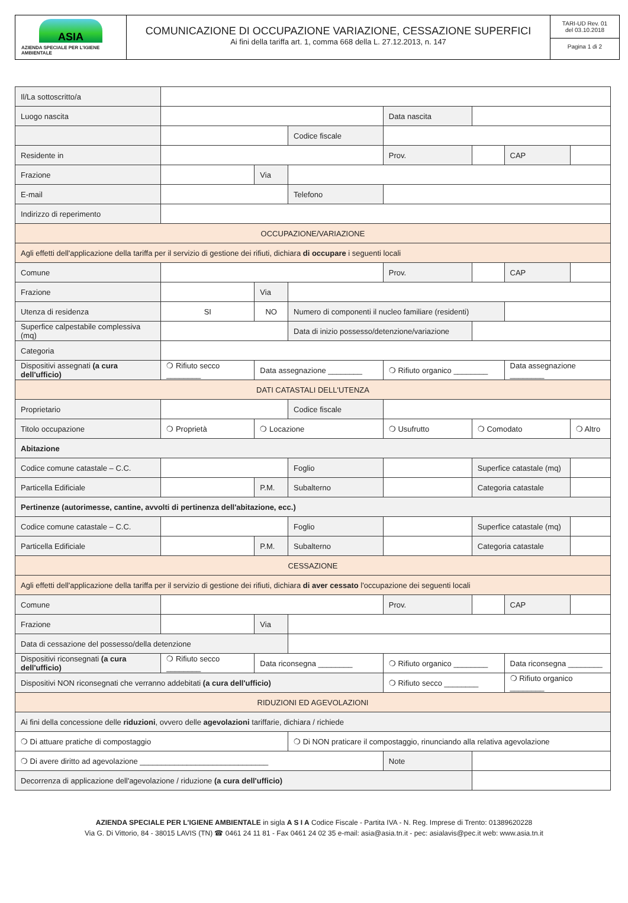ASIA
AZIENDA SPECIALE PER L'IGIENE AMBIENTALE
COMUNICAZIONE DI OCCUPAZIONE VARIAZIONE, CESSAZIONE SUPERFICI
Ai fini della tariffa art. 1, comma 668 della L. 27.12.2013, n. 147
TARI-UD Rev. 01
del 03.10.2018
Pagina 1 di 2
| Il/La sottoscritto/a | | | | | | | |
| Luogo nascita | | | | Data nascita | | | |
| | | | Codice fiscale | | | | |
| Residente in | | | | Prov. | | CAP | |
| Frazione | | Via | | | | | |
| E-mail | | | Telefono | | | | |
| Indirizzo di reperimento | | | | | | | |
| OCCUPAZIONE/VARIAZIONE | | | | | | | |
| Agli effetti dell'applicazione della tariffa per il servizio di gestione dei rifiuti, dichiara di occupare i seguenti locali | | | | | | | |
| Comune | | | | Prov. | | CAP | |
| Frazione | | Via | | | | | |
| Utenza di residenza | SI | NO | Numero di componenti il nucleo familiare (residenti) | | | | |
| Superfice calpestabile complessiva (mq) | | | Data di inizio possesso/detenzione/variazione | | | | |
| Categoria | | | | | | | |
| Dispositivi assegnati (a cura dell'ufficio) | ❍ Rifiuto secco ________ | Data assegnazione ________ | | ❍ Rifiuto organico ________ | | Data assegnazione ________ | |
| DATI CATASTALI DELL'UTENZA | | | | | | | |
| Proprietario | | | Codice fiscale | | | | |
| Titolo occupazione | ❍ Proprietà | ❍ Locazione | | ❍ Usufrutto | ❍ Comodato | | ❍ Altro |
| Abitazione | | | | | | | |
| Codice comune catastale – C.C. | | | Foglio | | Superfice catastale (mq) | | |
| Particella Edificiale | | P.M. | Subalterno | | Categoria catastale | | |
| Pertinenze (autorimesse, cantine, avvolti di pertinenza dell'abitazione, ecc.) | | | | | | | |
| Codice comune catastale – C.C. | | | Foglio | | Superfice catastale (mq) | | |
| Particella Edificiale | | P.M. | Subalterno | | Categoria catastale | | |
| CESSAZIONE | | | | | | | |
| Agli effetti dell'applicazione della tariffa per il servizio di gestione dei rifiuti, dichiara di aver cessato l'occupazione dei seguenti locali | | | | | | | |
| Comune | | | | Prov. | | CAP | |
| Frazione | | Via | | | | | |
| Data di cessazione del possesso/della detenzione | | | | | | | |
| Dispositivi riconsegnati (a cura dell'ufficio) | ❍ Rifiuto secco ________ | Data riconsegna ________ | | ❍ Rifiuto organico ________ | | Data riconsegna ________ | |
| Dispositivi NON riconsegnati che verranno addebitati (a cura dell'ufficio) | | | | ❍ Rifiuto secco ________ | | ❍ Rifiuto organico ________ | |
| RIDUZIONI ED AGEVOLAZIONI | | | | | | | |
| Ai fini della concessione delle riduzioni , ovvero delle agevolazioni tariffarie, dichiara / richiede | | | | | | | |
| ❍ Di attuare pratiche di compostaggio | | | ❍ Di NON praticare il compostaggio, rinunciando alla relativa agevolazione | | | | |
| ❍ Di avere diritto ad agevolazione ______________________________ | | | | Note | | | |
| Decorrenza di applicazione dell'agevolazione / riduzione (a cura dell'ufficio) | | | | | | | |
AZIENDA SPECIALE PER L'IGIENE AMBIENTALE in sigla A S I A Codice Fiscale - Partita IVA - N. Reg. Imprese di Trento: 01389620228
Via G. Di Vittorio, 84 - 38015 LAVIS (TN) ☎ 0461 24 11 81 - Fax 0461 24 02 35 e-mail: asia@asia.tn.it - pec: asialavis@pec.it web: www.asia.tn.it